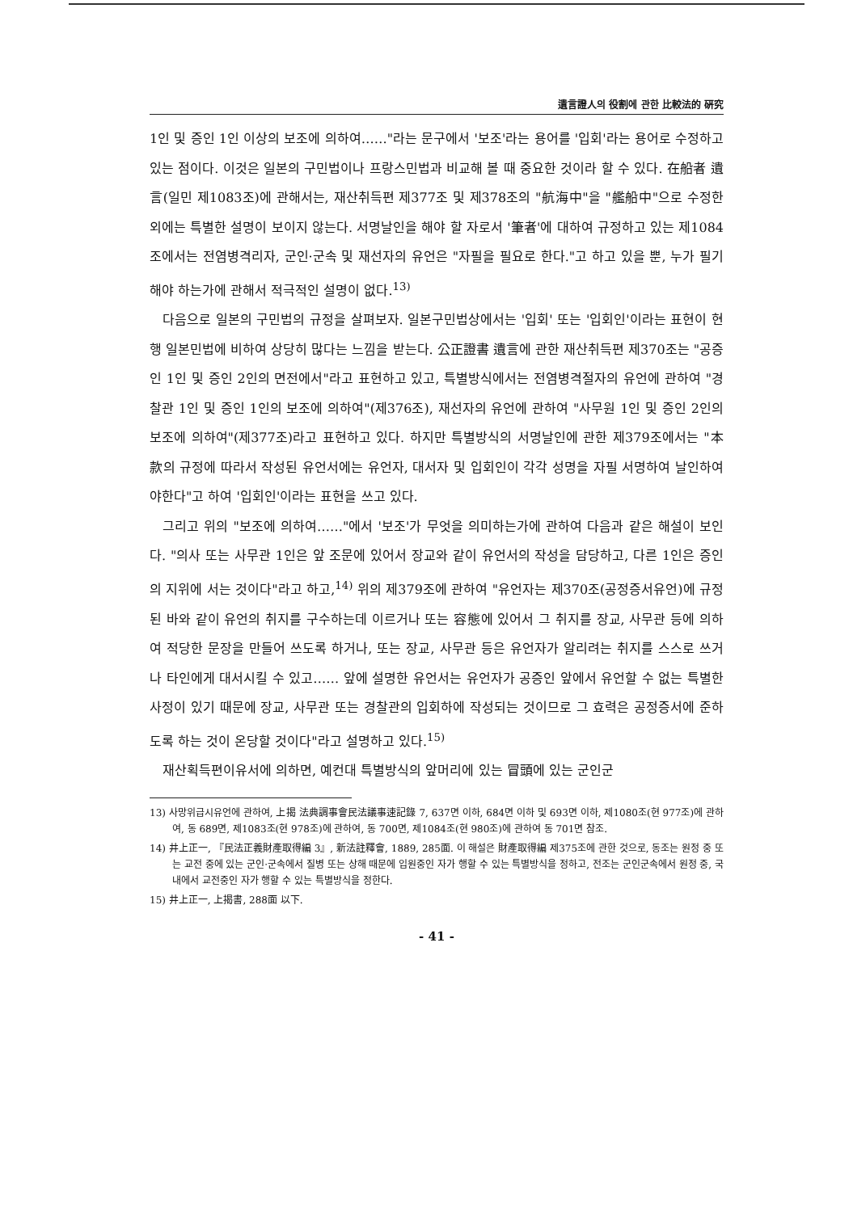遺言證人의 役割에 관한 比較法的 硏究
1인 및 증인 1인 이상의 보조에 의하여……"라는 문구에서 '보조'라는 용어를 '입회'라는 용어로 수정하고 있는 점이다. 이것은 일본의 구민법이나 프랑스민법과 비교해 볼 때 중요한 것이라 할 수 있다. 在船者 遺言(일민 제1083조)에 관해서는, 재산취득편 제377조 및 제378조의 "航海中"을 "艦船中"으로 수정한 외에는 특별한 설명이 보이지 않는다. 서명날인을 해야 할 자로서 '筆者'에 대하여 규정하고 있는 제1084조에서는 전염병격리자, 군인·군속 및 재선자의 유언은 "자필을 필요로 한다."고 하고 있을 뿐, 누가 필기해야 하는가에 관해서 적극적인 설명이 없다.<sup>13)</sup>
다음으로 일본의 구민법의 규정을 살펴보자. 일본구민법상에서는 '입회' 또는 '입회인'이라는 표현이 현행 일본민법에 비하여 상당히 많다는 느낌을 받는다. 公正證書 遺言에 관한 재산취득편 제370조는 "공증인 1인 및 증인 2인의 면전에서"라고 표현하고 있고, 특별방식에서는 전염병격절자의 유언에 관하여 "경찰관 1인 및 증인 1인의 보조에 의하여"(제376조), 재선자의 유언에 관하여 "사무원 1인 및 증인 2인의 보조에 의하여"(제377조)라고 표현하고 있다. 하지만 특별방식의 서명날인에 관한 제379조에서는 "本款의 규정에 따라서 작성된 유언서에는 유언자, 대서자 및 입회인이 각각 성명을 자필 서명하여 날인하여야한다"고 하여 '입회인'이라는 표현을 쓰고 있다.
그리고 위의 "보조에 의하여……"에서 '보조'가 무엇을 의미하는가에 관하여 다음과 같은 해설이 보인다. "의사 또는 사무관 1인은 앞 조문에 있어서 장교와 같이 유언서의 작성을 담당하고, 다른 1인은 증인의 지위에 서는 것이다"라고 하고,<sup>14)</sup> 위의 제379조에 관하여 "유언자는 제370조(공정증서유언)에 규정된 바와 같이 유언의 취지를 구수하는데 이르거나 또는 容態에 있어서 그 취지를 장교, 사무관 등에 의하여 적당한 문장을 만들어 쓰도록 하거나, 또는 장교, 사무관 등은 유언자가 알리려는 취지를 스스로 쓰거나 타인에게 대서시킬 수 있고…… 앞에 설명한 유언서는 유언자가 공증인 앞에서 유언할 수 없는 특별한 사정이 있기 때문에 장교, 사무관 또는 경찰관의 입회하에 작성되는 것이므로 그 효력은 공정증서에 준하도록 하는 것이 온당할 것이다"라고 설명하고 있다.<sup>15)</sup>
재산획득편이유서에 의하면, 예컨대 특별방식의 앞머리에 있는 冒頭에 있는 군인군
13) 사망위급시유언에 관하여, 上揭 法典調事會民法議事速記錄 7, 637면 이하, 684면 이하 및 693면 이하, 제1080조(현 977조)에 관하여, 동 689면, 제1083조(현 978조)에 관하여, 동 700면, 제1084조(현 980조)에 관하여 동 701면 참조.
14) 井上正一, 『民法正義財產取得編 3』, 新法註釋會, 1889, 285面. 이 해설은 財產取得編 제375조에 관한 것으로, 동조는 원정 중 또는 교전 중에 있는 군인·군속에서 질병 또는 상해 때문에 입원중인 자가 행할 수 있는 특별방식을 정하고, 전조는 군인군속에서 원정 중, 국내에서 교전중인 자가 행할 수 있는 특별방식을 정한다.
15) 井上正一, 上揭書, 288面 以下.
- 41 -